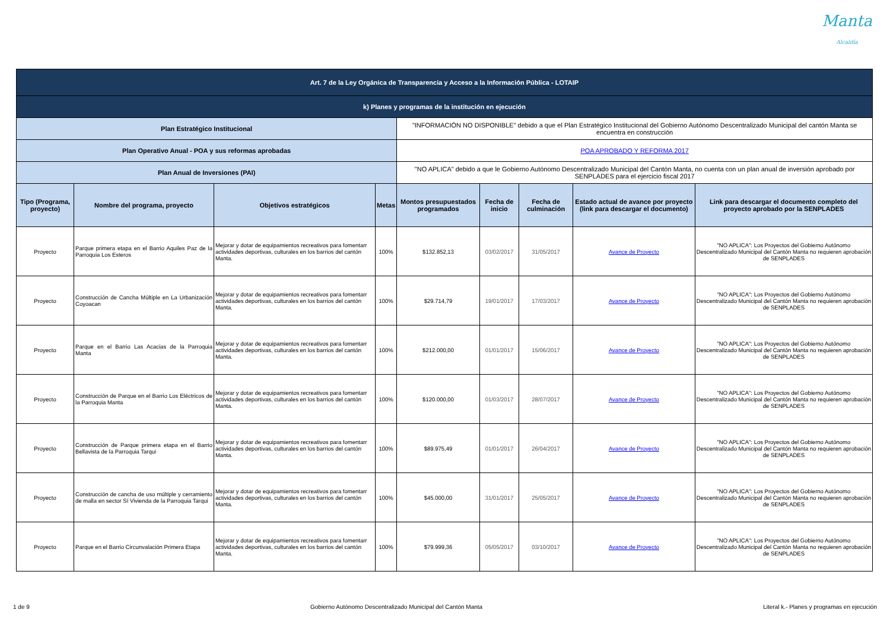Manta
Alcaldía
| Art. 7 de la Ley Orgánica de Transparencia y Acceso a la Información Pública - LOTAIP | | | | | | | | |
| k) Planes y programas de la institución en ejecución | | | | | | | | |
| Plan Estratégico Institucional | | | | "INFORMACIÓN NO DISPONIBLE" debido a que el Plan Estratégico Institucional del Gobierno Autónomo Descentralizado Municipal del cantón Manta se encuentra en construcción | | | | |
| Plan Operativo Anual - POA y sus reformas aprobadas | | | | POA APROBADO Y REFORMA 2017 | | | | |
| Plan Anual de Inversiones (PAI) | | | | "NO APLICA" debido a que le Gobierno Autónomo Descentralizado Municipal del Cantón Manta, no cuenta con un plan anual de inversión aprobado por SENPLADES para el ejercicio fiscal 2017 | | | | |
| Tipo (Programa, proyecto) | Nombre del programa, proyecto | Objetivos estratégicos | Metas | Montos presupuestados programados | Fecha de inicio | Fecha de culminación | Estado actual de avance por proyecto (link para descargar el documento) | Link para descargar el documento completo del proyecto aprobado por la SENPLADES |
| Proyecto | Parque primera etapa en el Barrio Aquiles Paz de la Parroquia Los Esteros | Mejorar y dotar de equipamientos recreativos para fomentarr actividades deportivas, culturales en los barrios del cantón Manta. | 100% | $132.852,13 | 03/02/2017 | 31/05/2017 | Avance de Proyecto | "NO APLICA": Los Proyectos del Gobierno Autónomo Descentralizado Municipal del Cantón Manta no requieren aprobación de SENPLADES |
| Proyecto | Construcción de Cancha Múltiple en La Urbanización Coyoacan | Mejorar y dotar de equipamientos recreativos para fomentarr actividades deportivas, culturales en los barrios del cantón Manta. | 100% | $29.714,79 | 19/01/2017 | 17/03/2017 | Avance de Proyecto | "NO APLICA": Los Proyectos del Gobierno Autónomo Descentralizado Municipal del Cantón Manta no requieren aprobación de SENPLADES |
| Proyecto | Parque en el Barrio Las Acacias de la Parroquia Manta | Mejorar y dotar de equipamientos recreativos para fomentarr actividades deportivas, culturales en los barrios del cantón Manta. | 100% | $212.000,00 | 01/01/2017 | 15/06/2017 | Avance de Proyecto | "NO APLICA": Los Proyectos del Gobierno Autónomo Descentralizado Municipal del Cantón Manta no requieren aprobación de SENPLADES |
| Proyecto | Construcción de Parque en el Barrio Los Eléctricos de la Parroquia Manta | Mejorar y dotar de equipamientos recreativos para fomentarr actividades deportivas, culturales en los barrios del cantón Manta. | 100% | $120.000,00 | 01/03/2017 | 28/07/2017 | Avance de Proyecto | "NO APLICA": Los Proyectos del Gobierno Autónomo Descentralizado Municipal del Cantón Manta no requieren aprobación de SENPLADES |
| Proyecto | Construcción de Parque primera etapa en el Barrio Bellavista de la Parroquia Tarqui | Mejorar y dotar de equipamientos recreativos para fomentarr actividades deportivas, culturales en los barrios del cantón Manta. | 100% | $89.975,49 | 01/01/2017 | 26/04/2017 | Avance de Proyecto | "NO APLICA": Los Proyectos del Gobierno Autónomo Descentralizado Municipal del Cantón Manta no requieren aprobación de SENPLADES |
| Proyecto | Construcción de cancha de uso múltiple y cerramiento de malla en sector Sí Vivienda de la Parroquia Tarqui | Mejorar y dotar de equipamientos recreativos para fomentarr actividades deportivas, culturales en los barrios del cantón Manta. | 100% | $45.000,00 | 31/01/2017 | 25/05/2017 | Avance de Proyecto | "NO APLICA": Los Proyectos del Gobierno Autónomo Descentralizado Municipal del Cantón Manta no requieren aprobación de SENPLADES |
| Proyecto | Parque en el Barrio Circunvalación Primera Etapa | Mejorar y dotar de equipamientos recreativos para fomentarr actividades deportivas, culturales en los barrios del cantón Manta. | 100% | $79.999,36 | 05/05/2017 | 03/10/2017 | Avance de Proyecto | "NO APLICA": Los Proyectos del Gobierno Autónomo Descentralizado Municipal del Cantón Manta no requieren aprobación de SENPLADES |
1 de 9 Gobierno Autónomo Descentralizado Municipal del Cantón Manta Literal k.- Planes y programas en ejecución